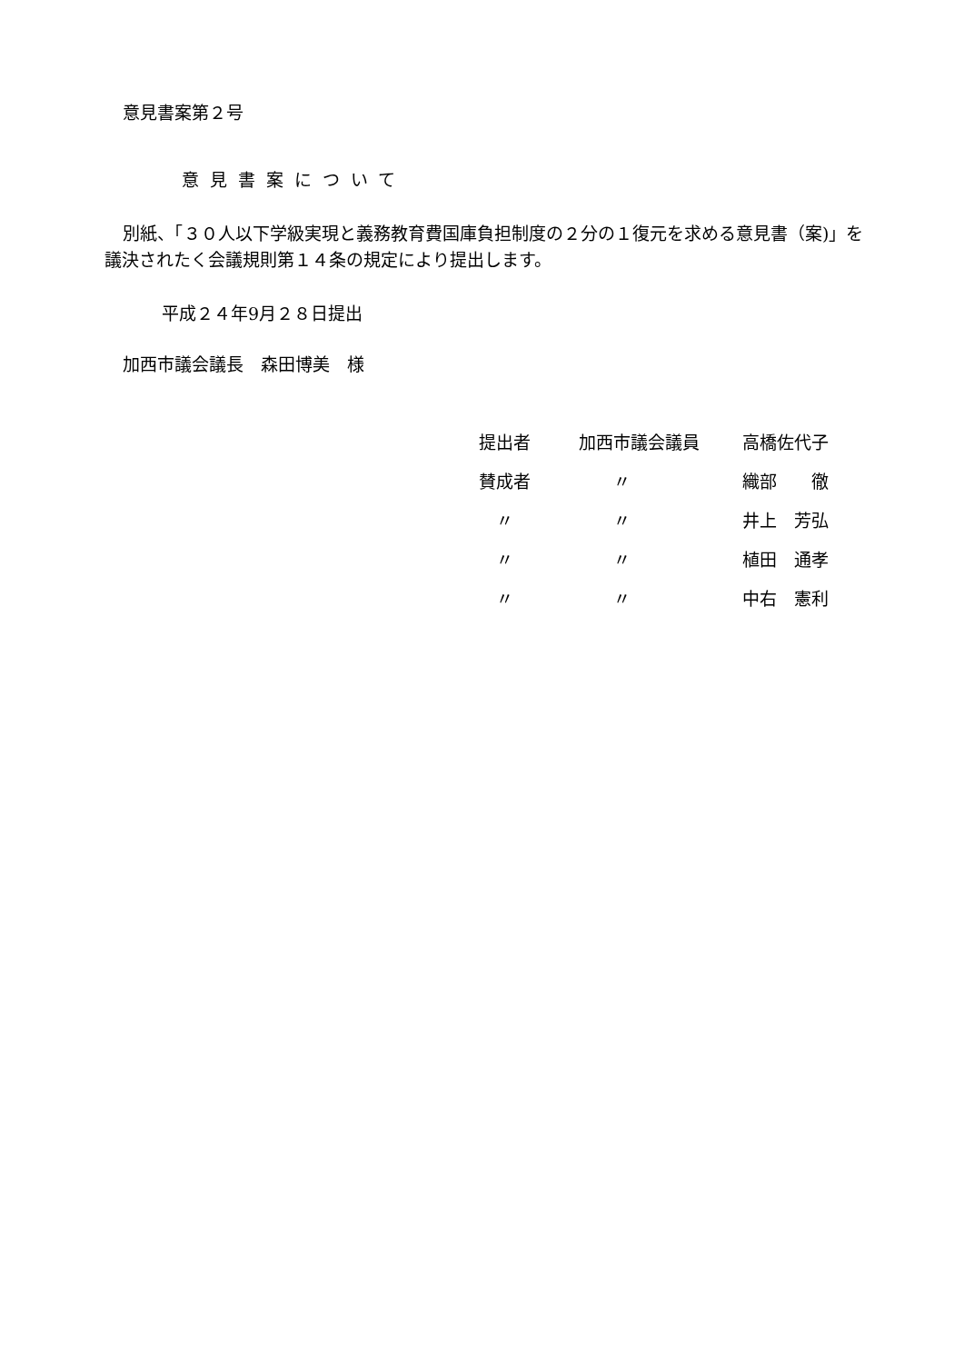意見書案第２号
意見書案について
別紙、「３０人以下学級実現と義務教育費国庫負担制度の２分の１復元を求める意見書（案)」を議決されたく会議規則第１４条の規定により提出します。
平成２４年9月２８日提出
加西市議会議長　森田博美　様
| 提出者 | 加西市議会議員 | 高橋佐代子 |
| 賛成者 | 〃 | 織部 徹 |
| 〃 | 〃 | 井上 芳弘 |
| 〃 | 〃 | 植田 通孝 |
| 〃 | 〃 | 中右 憲利 |